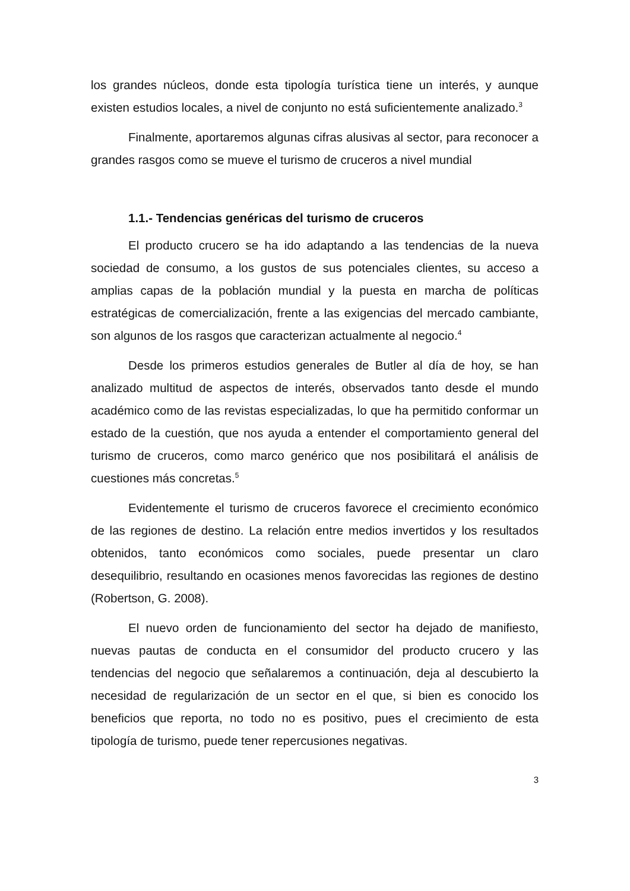los grandes núcleos, donde esta tipología turística tiene un interés, y aunque existen estudios locales, a nivel de conjunto no está suficientemente analizado.<sup>3</sup>
Finalmente, aportaremos algunas cifras alusivas al sector, para reconocer a grandes rasgos como se mueve el turismo de cruceros a nivel mundial
1.1.- Tendencias genéricas del turismo de cruceros
El producto crucero se ha ido adaptando a las tendencias de la nueva sociedad de consumo, a los gustos de sus potenciales clientes, su acceso a amplias capas de la población mundial y la puesta en marcha de políticas estratégicas de comercialización, frente a las exigencias del mercado cambiante, son algunos de los rasgos que caracterizan actualmente al negocio.<sup>4</sup>
Desde los primeros estudios generales de Butler al día de hoy, se han analizado multitud de aspectos de interés, observados tanto desde el mundo académico como de las revistas especializadas, lo que ha permitido conformar un estado de la cuestión, que nos ayuda a entender el comportamiento general del turismo de cruceros, como marco genérico que nos posibilitará el análisis de cuestiones más concretas.<sup>5</sup>
Evidentemente el turismo de cruceros favorece el crecimiento económico de las regiones de destino. La relación entre medios invertidos y los resultados obtenidos, tanto económicos como sociales, puede presentar un claro desequilibrio, resultando en ocasiones menos favorecidas las regiones de destino (Robertson, G. 2008).
El nuevo orden de funcionamiento del sector ha dejado de manifiesto, nuevas pautas de conducta en el consumidor del producto crucero y las tendencias del negocio que señalaremos a continuación, deja al descubierto la necesidad de regularización de un sector en el que, si bien es conocido los beneficios que reporta, no todo no es positivo, pues el crecimiento de esta tipología de turismo, puede tener repercusiones negativas.
3